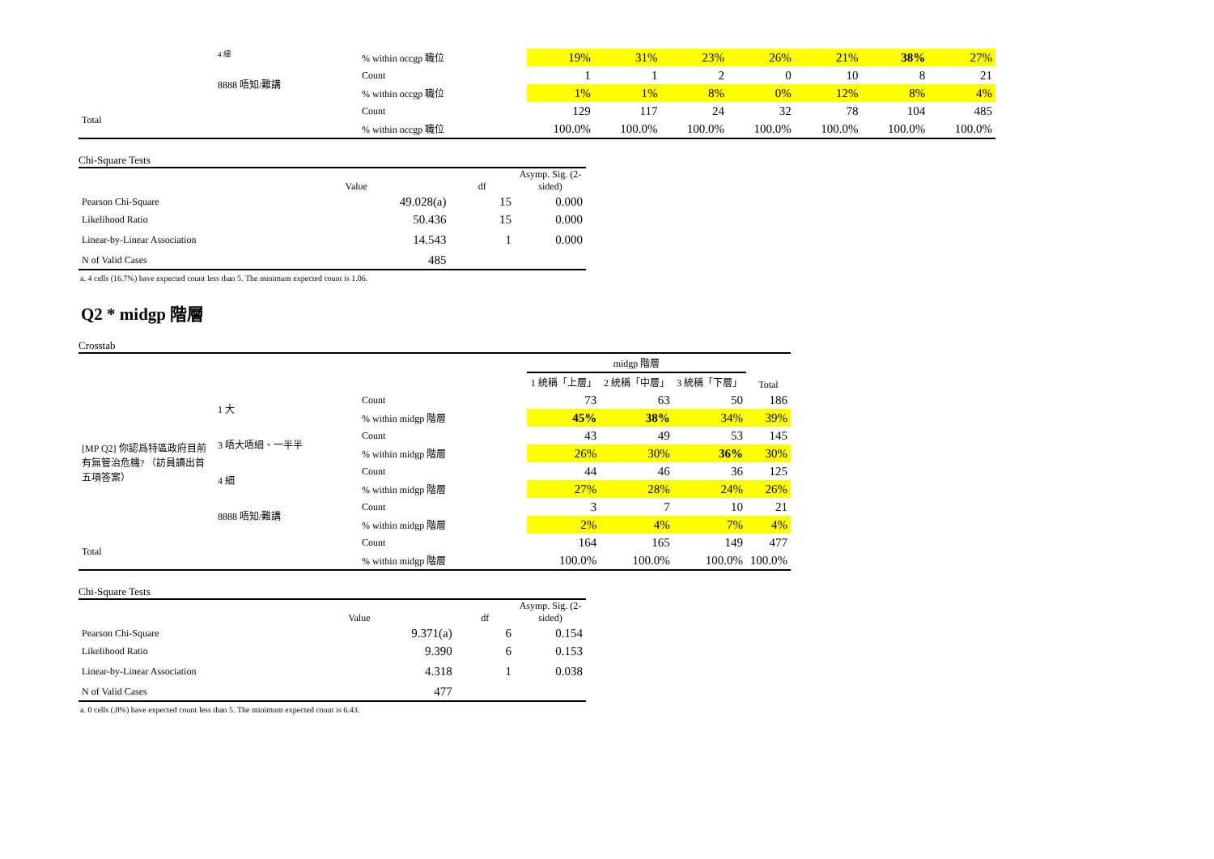| | 4 細 | % within occgp 職位 | 19% | 31% | 23% | 26% | 21% | 38% | 27% |
| | 8888 唔知/難講 | Count | 1 | 1 | 2 | 0 | 10 | 8 | 21 |
| | | % within occgp 職位 | 1% | 1% | 8% | 0% | 12% | 8% | 4% |
| Total | | Count | 129 | 117 | 24 | 32 | 78 | 104 | 485 |
| | | % within occgp 職位 | 100.0% | 100.0% | 100.0% | 100.0% | 100.0% | 100.0% | 100.0% |
Chi-Square Tests
| | Value | df | Asymp. Sig. (2-sided) |
| --- | --- | --- | --- |
| Pearson Chi-Square | 49.028(a) | 15 | 0.000 |
| Likelihood Ratio | 50.436 | 15 | 0.000 |
| Linear-by-Linear Association | 14.543 | 1 | 0.000 |
| N of Valid Cases | 485 | | |
a. 4 cells (16.7%) have expected count less than 5. The minimum expected count is 1.06.
Q2 * midgp 階層
Crosstab
| | | | midgp 階層 | | | |
| | | | 1 統稱「上層」 | 2 統稱「中層」 | 3 統稱「下層」 | Total |
| [MP Q2] 你認爲特區政府目前有無管治危機? （訪員讀出首五項答案） | 1 大 | Count | 73 | 63 | 50 | 186 |
| | | % within midgp 階層 | 45% | 38% | 34% | 39% |
| | 3 唔大唔細、一半半 | Count | 43 | 49 | 53 | 145 |
| | | % within midgp 階層 | 26% | 30% | 36% | 30% |
| | 4 細 | Count | 44 | 46 | 36 | 125 |
| | | % within midgp 階層 | 27% | 28% | 24% | 26% |
| | 8888 唔知/難講 | Count | 3 | 7 | 10 | 21 |
| | | % within midgp 階層 | 2% | 4% | 7% | 4% |
| Total | | Count | 164 | 165 | 149 | 477 |
| | | % within midgp 階層 | 100.0% | 100.0% | 100.0% | 100.0% |
Chi-Square Tests
| | Value | df | Asymp. Sig. (2-sided) |
| --- | --- | --- | --- |
| Pearson Chi-Square | 9.371(a) | 6 | 0.154 |
| Likelihood Ratio | 9.390 | 6 | 0.153 |
| Linear-by-Linear Association | 4.318 | 1 | 0.038 |
| N of Valid Cases | 477 | | |
a. 0 cells (.0%) have expected count less than 5. The minimum expected count is 6.43.